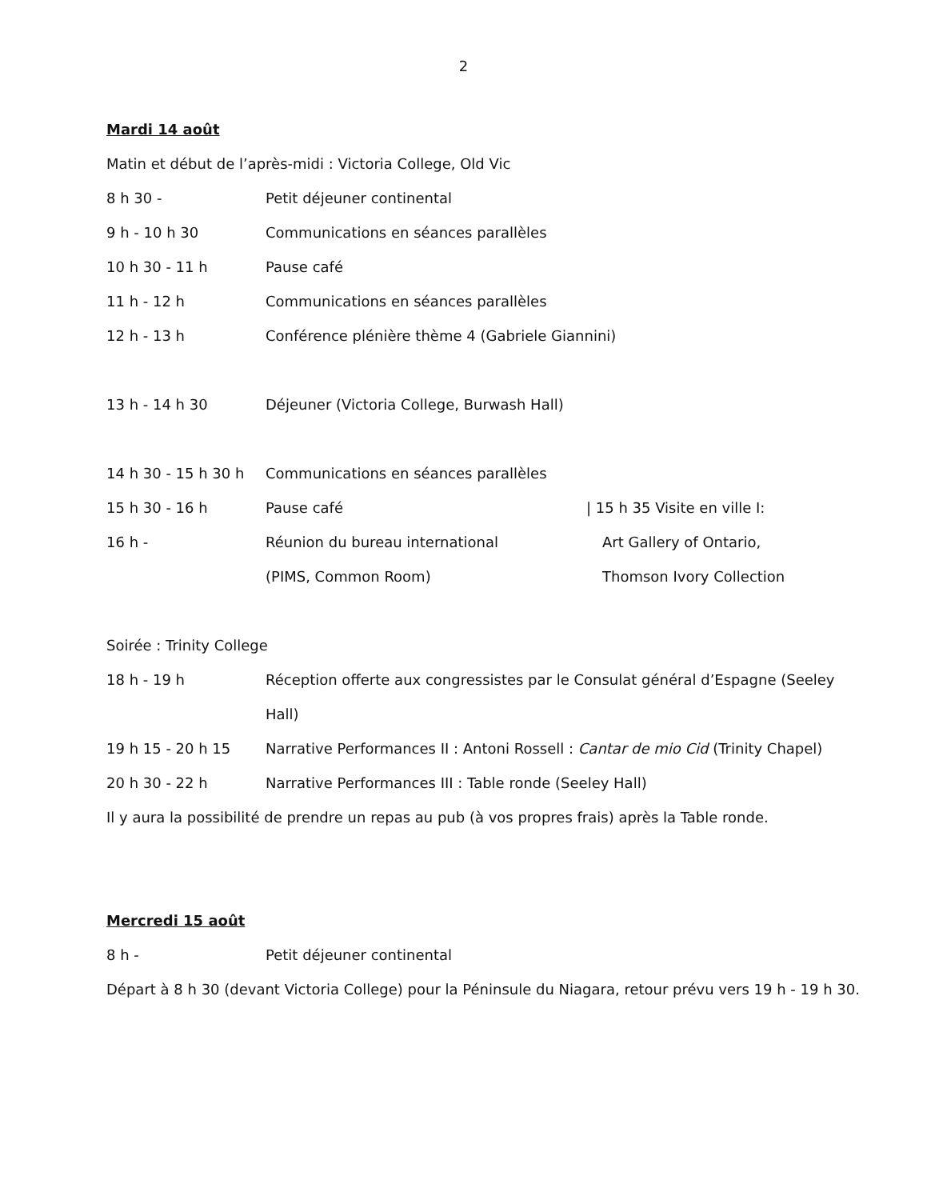2
Mardi 14 août
Matin et début de l’après-midi : Victoria College, Old Vic
8 h 30 - Petit déjeuner continental
9 h - 10 h 30 Communications en séances parallèles
10 h 30 - 11 h Pause café
11 h - 12 h Communications en séances parallèles
12 h - 13 h Conférence plénière thème 4 (Gabriele Giannini)
13 h - 14 h 30 Déjeuner (Victoria College, Burwash Hall)
14 h 30 - 15 h 30 h Communications en séances parallèles
15 h 30 - 16 h Pause café | 15 h 35 Visite en ville I:
16 h - Réunion du bureau international Art Gallery of Ontario,
(PIMS, Common Room) Thomson Ivory Collection
Soirée : Trinity College
18 h - 19 h Réception offerte aux congressistes par le Consulat général d’Espagne (Seeley
Hall)
19 h 15 - 20 h 15 Narrative Performances II : Antoni Rossell : Cantar de mio Cid (Trinity Chapel)
20 h 30 - 22 h Narrative Performances III : Table ronde (Seeley Hall)
Il y aura la possibilité de prendre un repas au pub (à vos propres frais) après la Table ronde.
Mercredi 15 août
8 h - Petit déjeuner continental
Départ à 8 h 30 (devant Victoria College) pour la Péninsule du Niagara, retour prévu vers 19 h - 19 h 30.